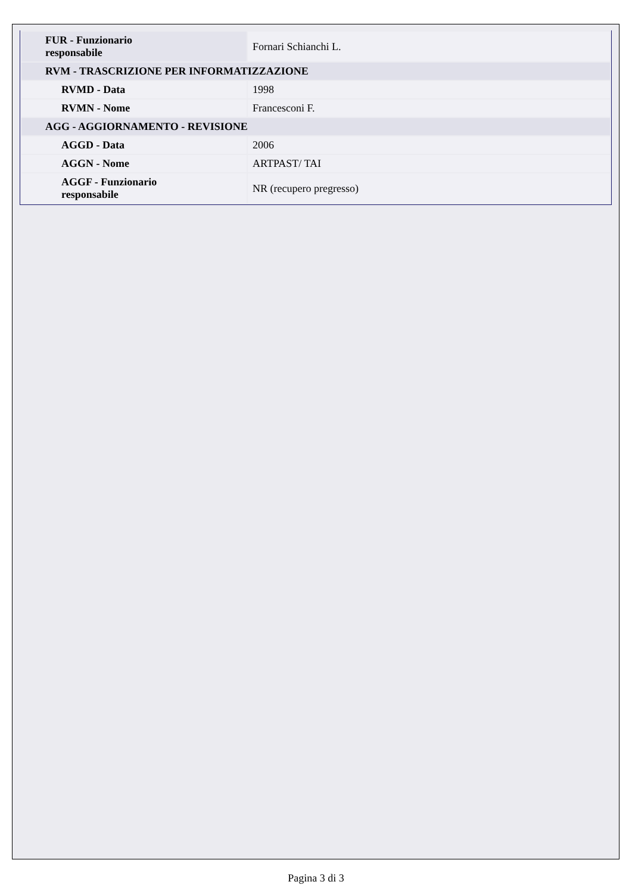| FUR - Funzionario responsabile | Fornari Schianchi L. |
| RVM - TRASCRIZIONE PER INFORMATIZZAZIONE | |
| RVMD - Data | 1998 |
| RVMN - Nome | Francesconi F. |
| AGG - AGGIORNAMENTO - REVISIONE | |
| AGGD - Data | 2006 |
| AGGN - Nome | ARTPAST/ TAI |
| AGGF - Funzionario responsabile | NR (recupero pregresso) |
Pagina 3 di 3